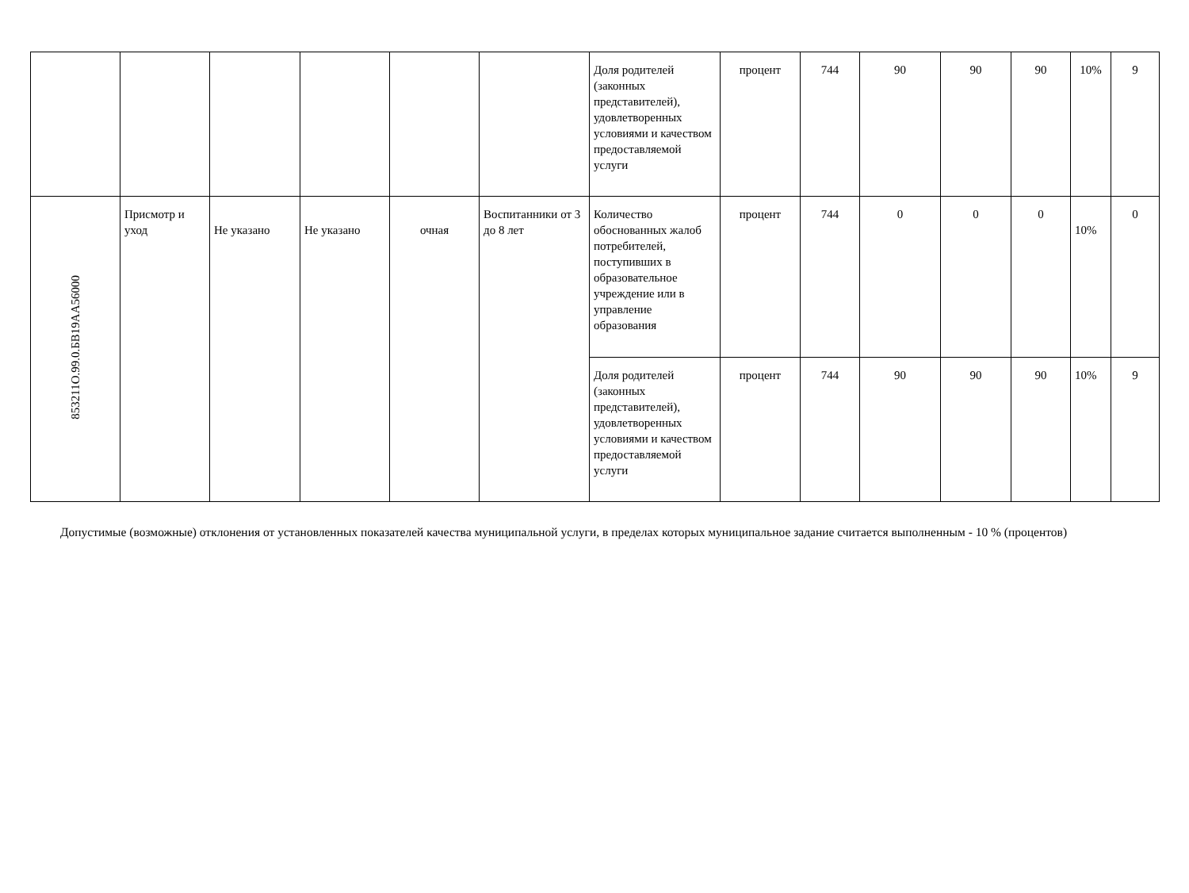| | | | | | | Доля родителей (законных представителей), удовлетворенных условиями и качеством предоставляемой услуги | процент | 744 | 90 | 90 | 90 | 10% | 9 |
| 853211О.99.0.БВ19АА56000 | Присмотр и уход | Не указано | Не указано | очная | Воспитанники от 3 до 8 лет | Количество обоснованных жалоб потребителей, поступивших в образовательное учреждение или в управление образования | процент | 744 | 0 | 0 | 0 | 10% | 0 |
| | | | | | | Доля родителей (законных представителей), удовлетворенных условиями и качеством предоставляемой услуги | процент | 744 | 90 | 90 | 90 | 10% | 9 |
Допустимые (возможные) отклонения от установленных показателей качества муниципальной услуги, в пределах которых муниципальное задание считается выполненным - 10 % (процентов)